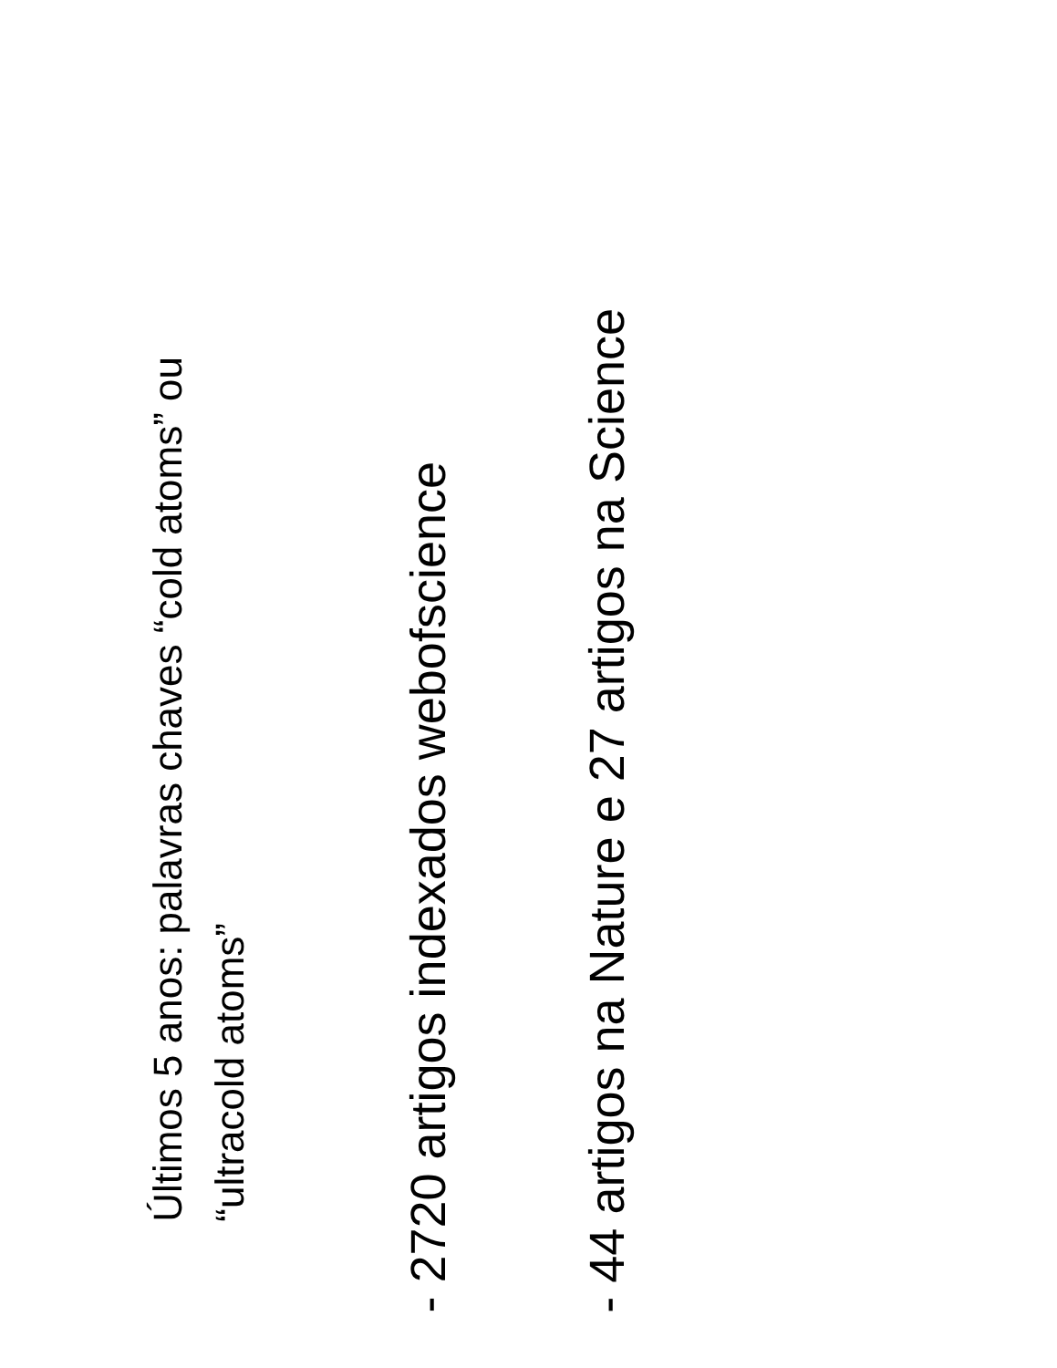Últimos 5 anos: palavras chaves “cold atoms” ou
“ultracold atoms”
- 2720 artigos indexados webofscience
- 44 artigos na Nature e 27 artigos na Science